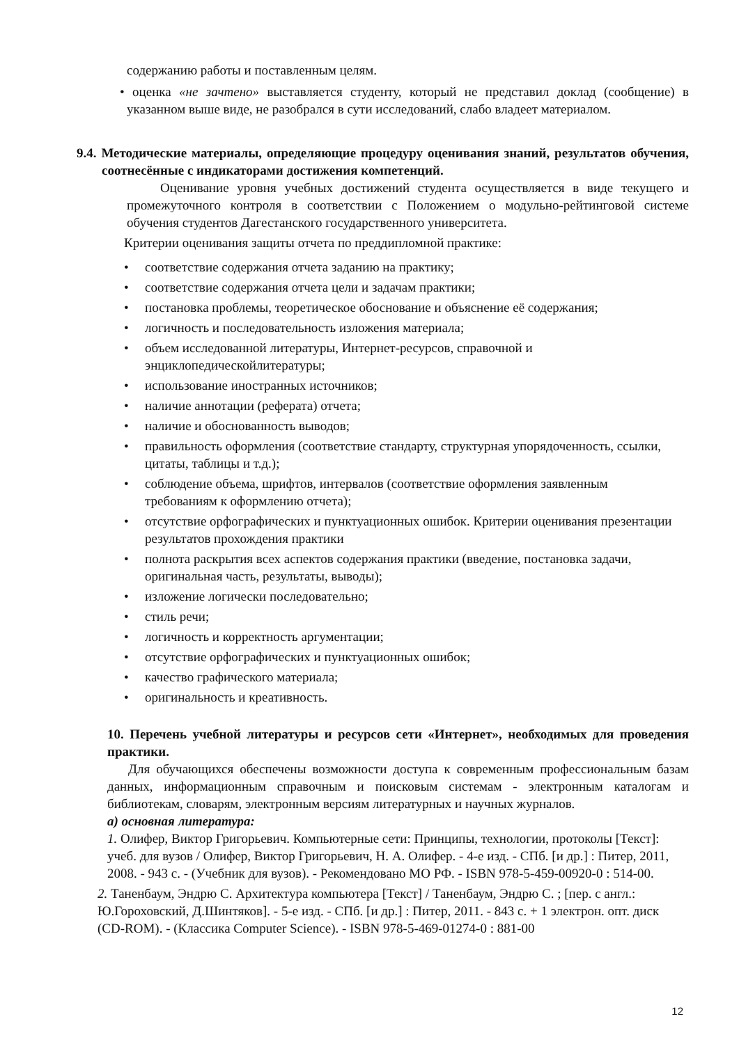содержанию работы и поставленным целям.
• оценка «не зачтено» выставляется студенту, который не представил доклад (сообщение) в указанном выше виде, не разобрался в сути исследований, слабо владеет материалом.
9.4. Методические материалы, определяющие процедуру оценивания знаний, результатов обучения, соотнесённые с индикаторами достижения компетенций.
Оценивание уровня учебных достижений студента осуществляется в виде текущего и промежуточного контроля в соответствии с Положением о модульно-рейтинговой системе обучения студентов Дагестанского государственного университета.
Критерии оценивания защиты отчета по преддипломной практике:
• соответствие содержания отчета заданию на практику;
• соответствие содержания отчета цели и задачам практики;
• постановка проблемы, теоретическое обоснование и объяснение её содержания;
• логичность и последовательность изложения материала;
• объем исследованной литературы, Интернет-ресурсов, справочной и энциклопедическойлитературы;
• использование иностранных источников;
• наличие аннотации (реферата) отчета;
• наличие и обоснованность выводов;
• правильность оформления (соответствие стандарту, структурная упорядоченность, ссылки, цитаты, таблицы и т.д.);
• соблюдение объема, шрифтов, интервалов (соответствие оформления заявленным требованиям к оформлению отчета);
• отсутствие орфографических и пунктуационных ошибок. Критерии оценивания презентации результатов прохождения практики
• полнота раскрытия всех аспектов содержания практики (введение, постановка задачи, оригинальная часть, результаты, выводы);
• изложение логически последовательно;
• стиль речи;
• логичность и корректность аргументации;
• отсутствие орфографических и пунктуационных ошибок;
• качество графического материала;
• оригинальность и креативность.
10. Перечень учебной литературы и ресурсов сети «Интернет», необходимых для проведения практики.
Для обучающихся обеспечены возможности доступа к современным профессиональным базам данных, информационным справочным и поисковым системам - электронным каталогам и библиотекам, словарям, электронным версиям литературных и научных журналов.
а) основная литература:
1. Олифер, Виктор Григорьевич. Компьютерные сети: Принципы, технологии, протоколы [Текст]: учеб. для вузов / Олифер, Виктор Григорьевич, Н. А. Олифер. - 4-е изд. - СПб. [и др.] : Питер, 2011, 2008. - 943 с. - (Учебник для вузов). - Рекомендовано МО РФ. - ISBN 978-5-459-00920-0 : 514-00.
2. Таненбаум, Эндрю С. Архитектура компьютера [Текст] / Таненбаум, Эндрю С. ; [пер. с англ.: Ю.Гороховский, Д.Шинтяков]. - 5-е изд. - СПб. [и др.] : Питер, 2011. - 843 с. + 1 электрон. опт. диск (CD-ROM). - (Классика Computer Science). - ISBN 978-5-469-01274-0 : 881-00
12